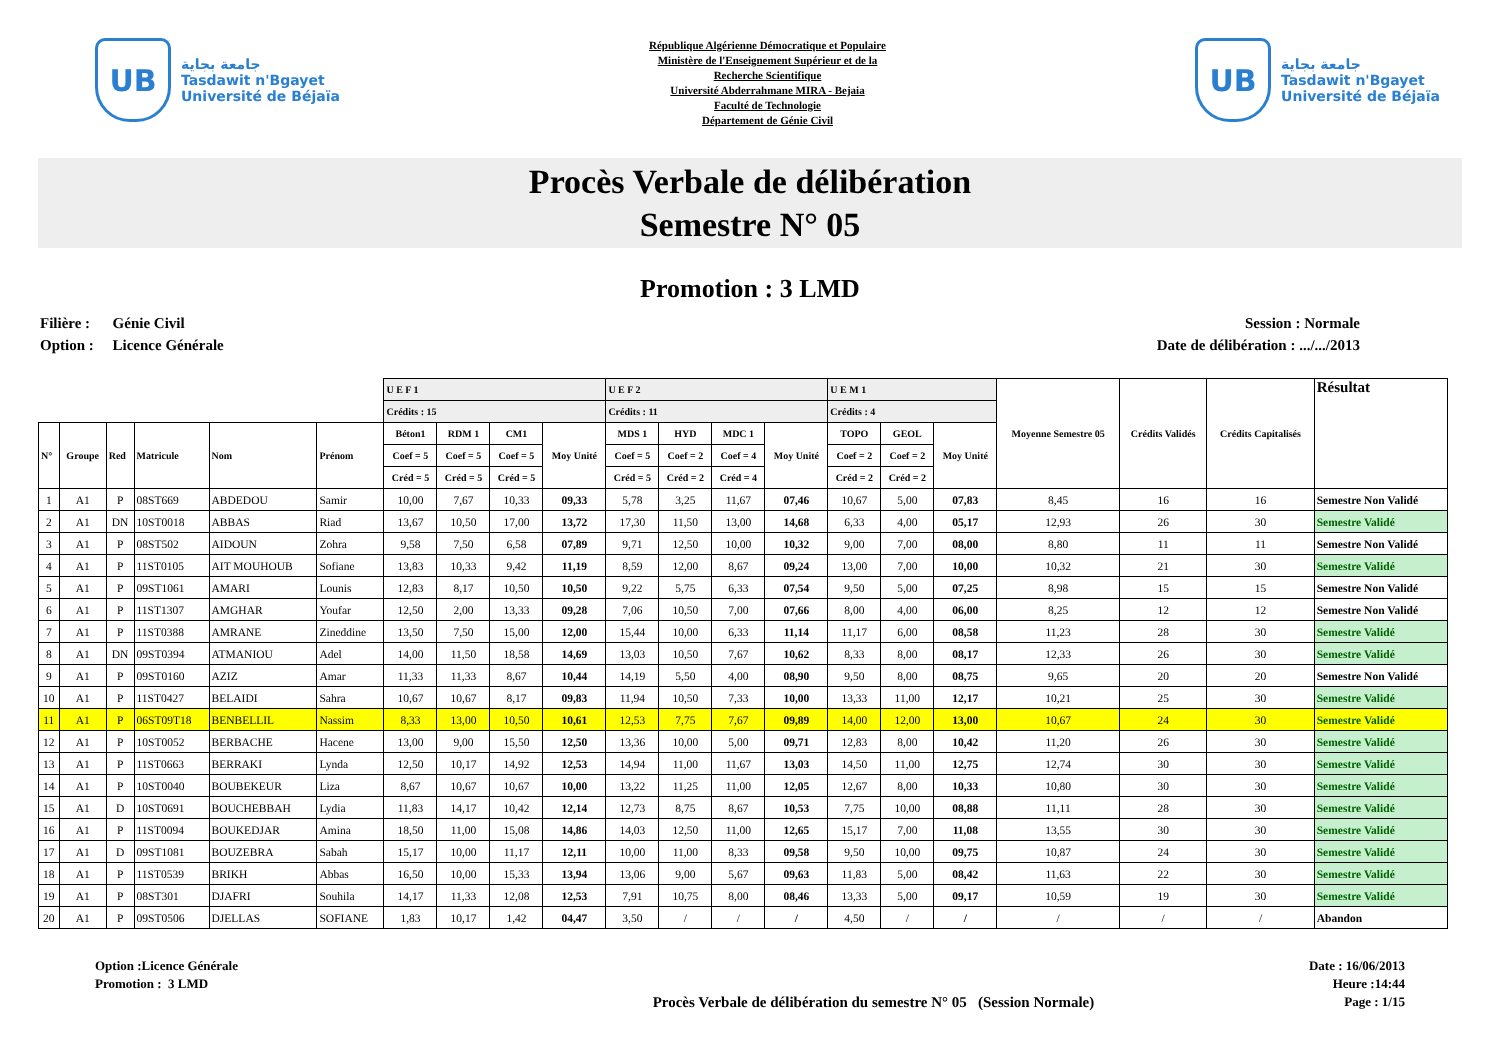UB
جامعة بجاية
Tasdawit n'Bgayet
Université de Béjaïa
République Algérienne Démocratique et Populaire
Ministère de l'Enseignement Supérieur et de la
Recherche Scientifique
Université Abderrahmane MIRA - Bejaia
Faculté de Technologie
Département de Génie Civil
UB
جامعة بجاية
Tasdawit n'Bgayet
Université de Béjaïa
Procès Verbale de délibération
Semestre N° 05
Promotion : 3 LMD
Filière : Génie Civil
Option : Licence Générale
Session : Normale
Date de délibération : .../.../2013
| | | | | | | U E F 1 | | | | U E F 2 | | | | U E M 1 | | | Moyenne Semestre 05 | Crédits Validés | Crédits Capitalisés | Résultat |
| --- | --- | --- | --- | --- | --- | --- | --- | --- | --- | --- | --- | --- | --- | --- | --- | --- | --- | --- | --- | --- |
| | | | | | | Crédits : 15 | | | | Crédits : 11 | | | | Crédits : 4 | | | | | | |
| N° | Groupe | Red | Matricule | Nom | Prénom | Béton1 | RDM 1 | CM1 | Moy Unité | MDS 1 | HYD | MDC 1 | Moy Unité | TOPO | GEOL | Moy Unité | | | | |
| | | | | | | Coef = 5 | Coef = 5 | Coef = 5 | | Coef = 5 | Coef = 2 | Coef = 4 | | Coef = 2 | Coef = 2 | | | | | |
| | | | | | | Créd = 5 | Créd = 5 | Créd = 5 | | Créd = 5 | Créd = 2 | Créd = 4 | | Créd = 2 | Créd = 2 | | | | | |
| 1 | A1 | P | 08ST669 | ABDEDOU | Samir | 10,00 | 7,67 | 10,33 | 09,33 | 5,78 | 3,25 | 11,67 | 07,46 | 10,67 | 5,00 | 07,83 | 8,45 | 16 | 16 | Semestre Non Validé |
| 2 | A1 | DN | 10ST0018 | ABBAS | Riad | 13,67 | 10,50 | 17,00 | 13,72 | 17,30 | 11,50 | 13,00 | 14,68 | 6,33 | 4,00 | 05,17 | 12,93 | 26 | 30 | Semestre Validé |
| 3 | A1 | P | 08ST502 | AIDOUN | Zohra | 9,58 | 7,50 | 6,58 | 07,89 | 9,71 | 12,50 | 10,00 | 10,32 | 9,00 | 7,00 | 08,00 | 8,80 | 11 | 11 | Semestre Non Validé |
| 4 | A1 | P | 11ST0105 | AIT MOUHOUB | Sofiane | 13,83 | 10,33 | 9,42 | 11,19 | 8,59 | 12,00 | 8,67 | 09,24 | 13,00 | 7,00 | 10,00 | 10,32 | 21 | 30 | Semestre Validé |
| 5 | A1 | P | 09ST1061 | AMARI | Lounis | 12,83 | 8,17 | 10,50 | 10,50 | 9,22 | 5,75 | 6,33 | 07,54 | 9,50 | 5,00 | 07,25 | 8,98 | 15 | 15 | Semestre Non Validé |
| 6 | A1 | P | 11ST1307 | AMGHAR | Youfar | 12,50 | 2,00 | 13,33 | 09,28 | 7,06 | 10,50 | 7,00 | 07,66 | 8,00 | 4,00 | 06,00 | 8,25 | 12 | 12 | Semestre Non Validé |
| 7 | A1 | P | 11ST0388 | AMRANE | Zineddine | 13,50 | 7,50 | 15,00 | 12,00 | 15,44 | 10,00 | 6,33 | 11,14 | 11,17 | 6,00 | 08,58 | 11,23 | 28 | 30 | Semestre Validé |
| 8 | A1 | DN | 09ST0394 | ATMANIOU | Adel | 14,00 | 11,50 | 18,58 | 14,69 | 13,03 | 10,50 | 7,67 | 10,62 | 8,33 | 8,00 | 08,17 | 12,33 | 26 | 30 | Semestre Validé |
| 9 | A1 | P | 09ST0160 | AZIZ | Amar | 11,33 | 11,33 | 8,67 | 10,44 | 14,19 | 5,50 | 4,00 | 08,90 | 9,50 | 8,00 | 08,75 | 9,65 | 20 | 20 | Semestre Non Validé |
| 10 | A1 | P | 11ST0427 | BELAIDI | Sahra | 10,67 | 10,67 | 8,17 | 09,83 | 11,94 | 10,50 | 7,33 | 10,00 | 13,33 | 11,00 | 12,17 | 10,21 | 25 | 30 | Semestre Validé |
| 11 | A1 | P | 06ST09T18 | BENBELLIL | Nassim | 8,33 | 13,00 | 10,50 | 10,61 | 12,53 | 7,75 | 7,67 | 09,89 | 14,00 | 12,00 | 13,00 | 10,67 | 24 | 30 | Semestre Validé |
| 12 | A1 | P | 10ST0052 | BERBACHE | Hacene | 13,00 | 9,00 | 15,50 | 12,50 | 13,36 | 10,00 | 5,00 | 09,71 | 12,83 | 8,00 | 10,42 | 11,20 | 26 | 30 | Semestre Validé |
| 13 | A1 | P | 11ST0663 | BERRAKI | Lynda | 12,50 | 10,17 | 14,92 | 12,53 | 14,94 | 11,00 | 11,67 | 13,03 | 14,50 | 11,00 | 12,75 | 12,74 | 30 | 30 | Semestre Validé |
| 14 | A1 | P | 10ST0040 | BOUBEKEUR | Liza | 8,67 | 10,67 | 10,67 | 10,00 | 13,22 | 11,25 | 11,00 | 12,05 | 12,67 | 8,00 | 10,33 | 10,80 | 30 | 30 | Semestre Validé |
| 15 | A1 | D | 10ST0691 | BOUCHEBBAH | Lydia | 11,83 | 14,17 | 10,42 | 12,14 | 12,73 | 8,75 | 8,67 | 10,53 | 7,75 | 10,00 | 08,88 | 11,11 | 28 | 30 | Semestre Validé |
| 16 | A1 | P | 11ST0094 | BOUKEDJAR | Amina | 18,50 | 11,00 | 15,08 | 14,86 | 14,03 | 12,50 | 11,00 | 12,65 | 15,17 | 7,00 | 11,08 | 13,55 | 30 | 30 | Semestre Validé |
| 17 | A1 | D | 09ST1081 | BOUZEBRA | Sabah | 15,17 | 10,00 | 11,17 | 12,11 | 10,00 | 11,00 | 8,33 | 09,58 | 9,50 | 10,00 | 09,75 | 10,87 | 24 | 30 | Semestre Validé |
| 18 | A1 | P | 11ST0539 | BRIKH | Abbas | 16,50 | 10,00 | 15,33 | 13,94 | 13,06 | 9,00 | 5,67 | 09,63 | 11,83 | 5,00 | 08,42 | 11,63 | 22 | 30 | Semestre Validé |
| 19 | A1 | P | 08ST301 | DJAFRI | Souhila | 14,17 | 11,33 | 12,08 | 12,53 | 7,91 | 10,75 | 8,00 | 08,46 | 13,33 | 5,00 | 09,17 | 10,59 | 19 | 30 | Semestre Validé |
| 20 | A1 | P | 09ST0506 | DJELLAS | SOFIANE | 1,83 | 10,17 | 1,42 | 04,47 | 3,50 | / | / | / | 4,50 | / | / | / | / | / | Abandon |
Option :Licence Générale
Promotion : 3 LMD
Procès Verbale de délibération du semestre N° 05 (Session Normale)
Date : 16/06/2013
Heure :14:44
Page : 1/15